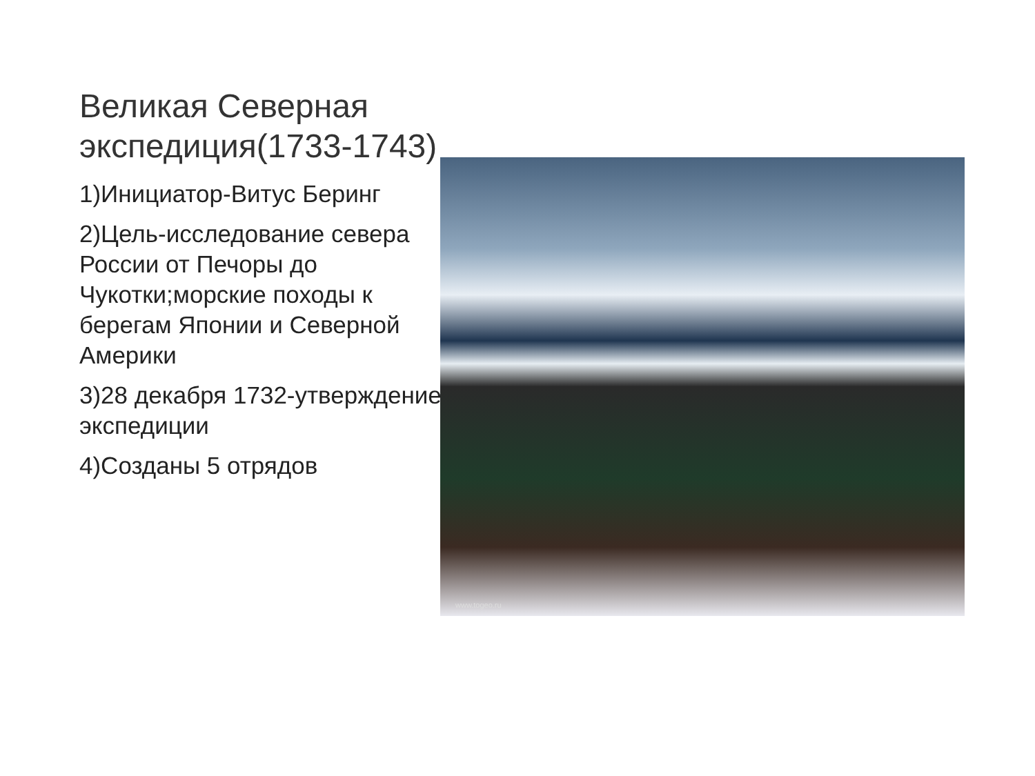Великая Северная экспедиция(1733-1743)
1)Инициатор-Витус Беринг
2)Цель-исследование севера России от Печоры до Чукотки;морские походы к берегам Японии и Северной Америки
3)28 декабря 1732-утверждение экспедиции
4)Созданы 5 отрядов
www.togeo.ru